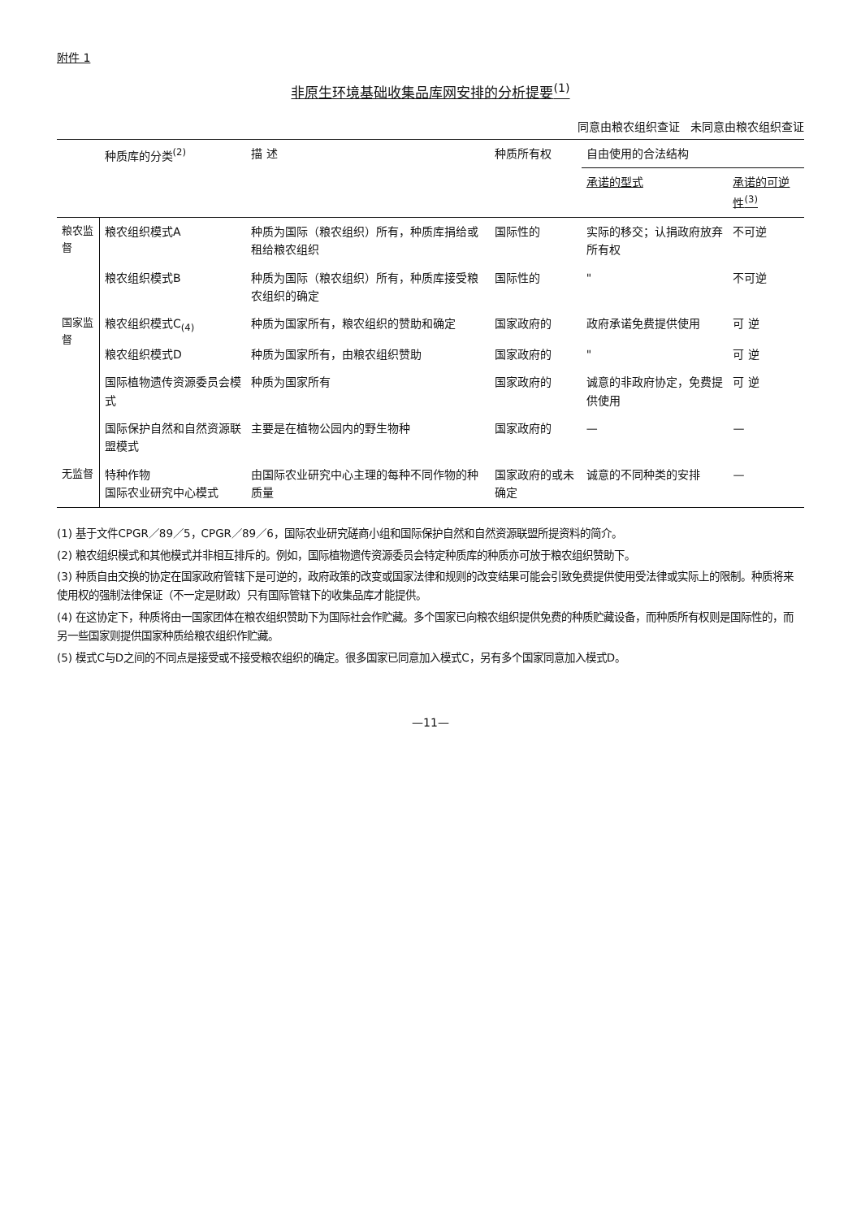附件 1
非原生环境基础收集品库网安排的分析提要<sup>(1)</sup>
同意由粮农组织查证 未同意由粮农组织查证
| | 种质库的分类<sup>(2)</sup> | 描 述 | 种质所有权 | 自由使用的合法结构 | |
| --- | --- | --- | --- | --- | --- |
| | | | | 承诺的型式 | 承诺的可逆性<sup>(3)</sup> |
| 粮农监督 | 粮农组织模式A | 种质为国际（粮农组织）所有，种质库捐给或租给粮农组织 | 国际性的 | 实际的移交；认捐政府放弃所有权 | 不可逆 |
| | 粮农组织模式B | 种质为国际（粮农组织）所有，种质库接受粮农组织的确定 | 国际性的 | " | 不可逆 |
| 国家监督 | 粮农组织模式C<sub>(4)</sub> | 种质为国家所有，粮农组织的赞助和确定 | 国家政府的 | 政府承诺免费提供使用 | 可 逆 |
| | 粮农组织模式D | 种质为国家所有，由粮农组织赞助 | 国家政府的 | " | 可 逆 |
| | 国际植物遗传资源委员会模式 | 种质为国家所有 | 国家政府的 | 诚意的非政府协定，免费提供使用 | 可 逆 |
| | 国际保护自然和自然资源联盟模式 | 主要是在植物公园内的野生物种 | 国家政府的 | — | — |
| 无监督 | 特种作物 国际农业研究中心模式 | 由国际农业研究中心主理的每种不同作物的种质量 | 国家政府的或未确定 | 诚意的不同种类的安排 | — |
(1) 基于文件CPGR／89／5，CPGR／89／6，国际农业研究磋商小组和国际保护自然和自然资源联盟所提资料的简介。
(2) 粮农组织模式和其他模式并非相互排斥的。例如，国际植物遗传资源委员会特定种质库的种质亦可放于粮农组织赞助下。
(3) 种质自由交换的协定在国家政府管辖下是可逆的，政府政策的改变或国家法律和规则的改变结果可能会引致免费提供使用受法律或实际上的限制。种质将来使用权的强制法律保证（不一定是财政）只有国际管辖下的收集品库才能提供。
(4) 在这协定下，种质将由一国家团体在粮农组织赞助下为国际社会作贮藏。多个国家已向粮农组织提供免费的种质贮藏设备，而种质所有权则是国际性的，而另一些国家则提供国家种质给粮农组织作贮藏。
(5) 模式C与D之间的不同点是接受或不接受粮农组织的确定。很多国家已同意加入模式C，另有多个国家同意加入模式D。
—11—